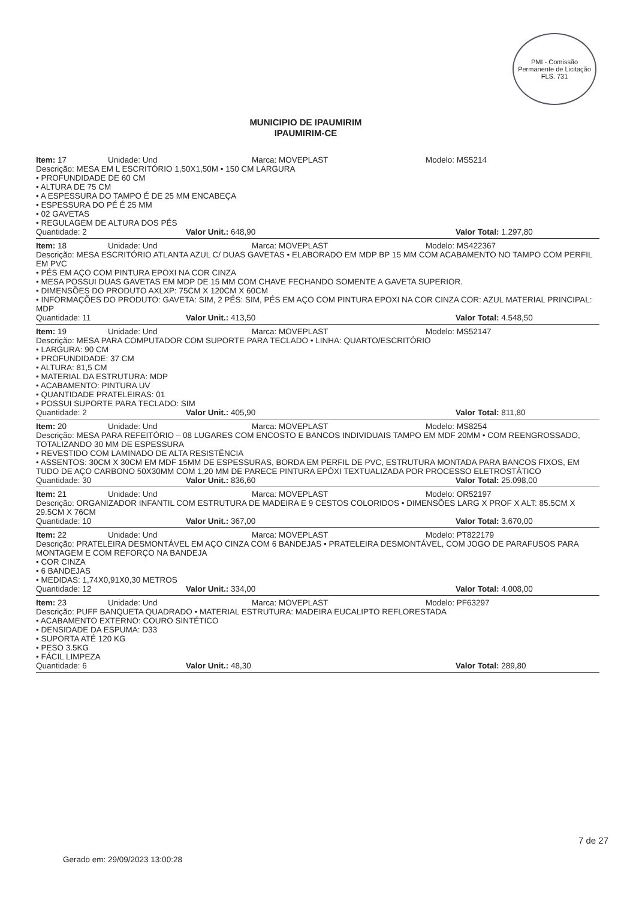PMI - Comissão Permanente de Licitação
FLS. 731
MUNICIPIO DE IPAUMIRIM
IPAUMIRIM-CE
Item: 17 Unidade: Und Marca: MOVEPLAST Modelo: MS5214
Descrição: MESA EM L ESCRITÓRIO 1,50X1,50M • 150 CM LARGURA
• PROFUNDIDADE DE 60 CM
• ALTURA DE 75 CM
• A ESPESSURA DO TAMPO É DE 25 MM ENCABEÇA
• ESPESSURA DO PÉ É 25 MM
• 02 GAVETAS
• REGULAGEM DE ALTURA DOS PÉS
Quantidade: 2 Valor Unit.: 648,90 Valor Total: 1.297,80
Item: 18 Unidade: Und Marca: MOVEPLAST Modelo: MS422367
Descrição: MESA ESCRITÓRIO ATLANTA AZUL C/ DUAS GAVETAS • ELABORADO EM MDP BP 15 MM COM ACABAMENTO NO TAMPO COM PERFIL EM PVC
• PÉS EM AÇO COM PINTURA EPOXI NA COR CINZA
• MESA POSSUI DUAS GAVETAS EM MDP DE 15 MM COM CHAVE FECHANDO SOMENTE A GAVETA SUPERIOR.
• DIMENSÕES DO PRODUTO AXLXP: 75CM X 120CM X 60CM
• INFORMAÇÕES DO PRODUTO: GAVETA: SIM, 2 PÉS: SIM, PÉS EM AÇO COM PINTURA EPOXI NA COR CINZA COR: AZUL MATERIAL PRINCIPAL: MDP
Quantidade: 11 Valor Unit.: 413,50 Valor Total: 4.548,50
Item: 19 Unidade: Und Marca: MOVEPLAST Modelo: MS52147
Descrição: MESA PARA COMPUTADOR COM SUPORTE PARA TECLADO • LINHA: QUARTO/ESCRITÓRIO
• LARGURA: 90 CM
• PROFUNDIDADE: 37 CM
• ALTURA: 81,5 CM
• MATERIAL DA ESTRUTURA: MDP
• ACABAMENTO: PINTURA UV
• QUANTIDADE PRATELEIRAS: 01
• POSSUI SUPORTE PARA TECLADO: SIM
Quantidade: 2 Valor Unit.: 405,90 Valor Total: 811,80
Item: 20 Unidade: Und Marca: MOVEPLAST Modelo: MS8254
Descrição: MESA PARA REFEITÓRIO – 08 LUGARES COM ENCOSTO E BANCOS INDIVIDUAIS TAMPO EM MDF 20MM • COM REENGROSSADO, TOTALIZANDO 30 MM DE ESPESSURA
• REVESTIDO COM LAMINADO DE ALTA RESISTÊNCIA
• ASSENTOS: 30CM X 30CM EM MDF 15MM DE ESPESSURAS, BORDA EM PERFIL DE PVC, ESTRUTURA MONTADA PARA BANCOS FIXOS, EM TUDO DE AÇO CARBONO 50X30MM COM 1,20 MM DE PARECE PINTURA EPÓXI TEXTUALIZADA POR PROCESSO ELETROSTÁTICO
Quantidade: 30 Valor Unit.: 836,60 Valor Total: 25.098,00
Item: 21 Unidade: Und Marca: MOVEPLAST Modelo: OR52197
Descrição: ORGANIZADOR INFANTIL COM ESTRUTURA DE MADEIRA E 9 CESTOS COLORIDOS • DIMENSÕES LARG X PROF X ALT: 85.5CM X 29.5CM X 76CM
Quantidade: 10 Valor Unit.: 367,00 Valor Total: 3.670,00
Item: 22 Unidade: Und Marca: MOVEPLAST Modelo: PT822179
Descrição: PRATELEIRA DESMONTÁVEL EM AÇO CINZA COM 6 BANDEJAS • PRATELEIRA DESMONTÁVEL, COM JOGO DE PARAFUSOS PARA MONTAGEM E COM REFORÇO NA BANDEJA
• COR CINZA
• 6 BANDEJAS
• MEDIDAS: 1,74X0,91X0,30 METROS
Quantidade: 12 Valor Unit.: 334,00 Valor Total: 4.008,00
Item: 23 Unidade: Und Marca: MOVEPLAST Modelo: PF63297
Descrição: PUFF BANQUETA QUADRADO • MATERIAL ESTRUTURA: MADEIRA EUCALIPTO REFLORESTADA
• ACABAMENTO EXTERNO: COURO SINTÉTICO
• DENSIDADE DA ESPUMA: D33
• SUPORTA ATÉ 120 KG
• PESO 3.5KG
• FÁCIL LIMPEZA
Quantidade: 6 Valor Unit.: 48,30 Valor Total: 289,80
7 de 27
Gerado em: 29/09/2023 13:00:28